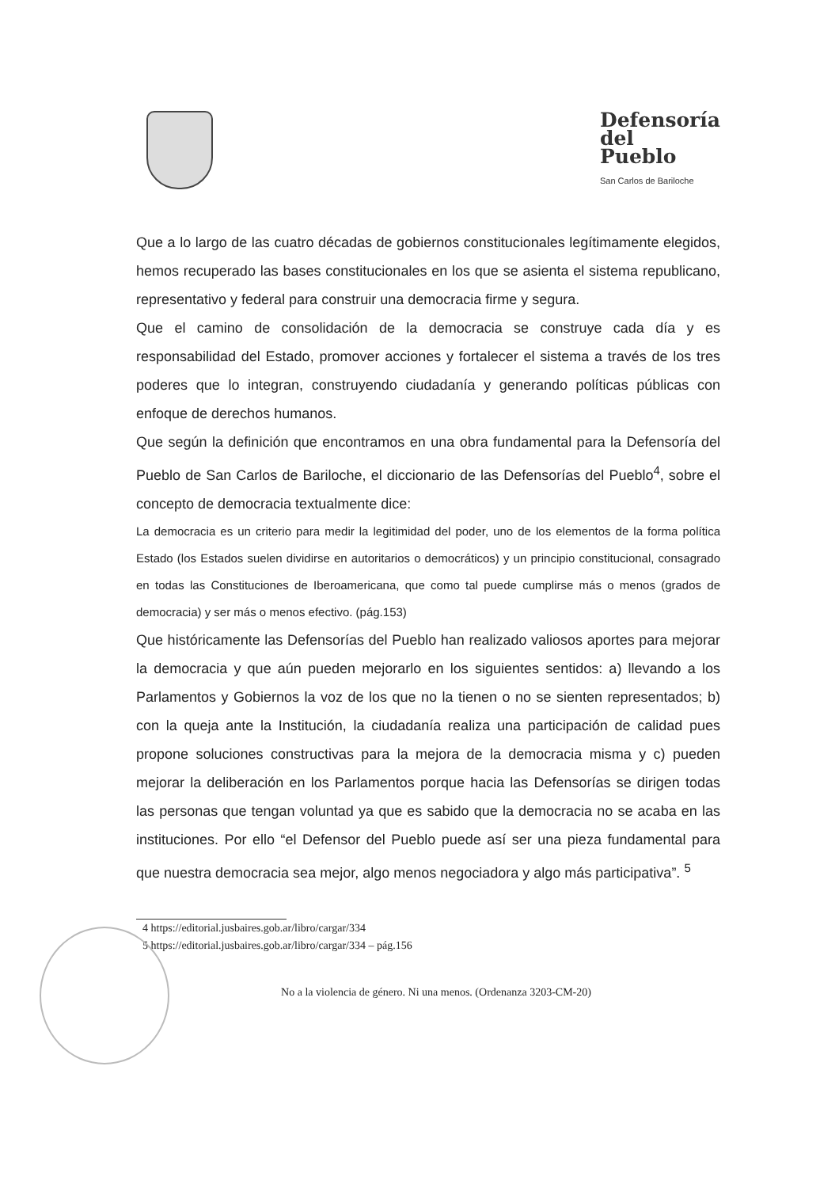Defensoría
del
Pueblo
San Carlos de Bariloche
Que a lo largo de las cuatro décadas de gobiernos constitucionales legítimamente elegidos, hemos recuperado las bases constitucionales en los que se asienta el sistema republicano, representativo y federal para construir una democracia firme y segura.
Que el camino de consolidación de la democracia se construye cada día y es responsabilidad del Estado, promover acciones y fortalecer el sistema a través de los tres poderes que lo integran, construyendo ciudadanía y generando políticas públicas con enfoque de derechos humanos.
Que según la definición que encontramos en una obra fundamental para la Defensoría del Pueblo de San Carlos de Bariloche, el diccionario de las Defensorías del Pueblo<sup>4</sup>, sobre el concepto de democracia textualmente dice:
La democracia es un criterio para medir la legitimidad del poder, uno de los elementos de la forma política Estado (los Estados suelen dividirse en autoritarios o democráticos) y un principio constitucional, consagrado en todas las Constituciones de Iberoamericana, que como tal puede cumplirse más o menos (grados de democracia) y ser más o menos efectivo. (pág.153)
Que históricamente las Defensorías del Pueblo han realizado valiosos aportes para mejorar la democracia y que aún pueden mejorarlo en los siguientes sentidos: a) llevando a los Parlamentos y Gobiernos la voz de los que no la tienen o no se sienten representados; b) con la queja ante la Institución, la ciudadanía realiza una participación de calidad pues propone soluciones constructivas para la mejora de la democracia misma y c) pueden mejorar la deliberación en los Parlamentos porque hacia las Defensorías se dirigen todas las personas que tengan voluntad ya que es sabido que la democracia no se acaba en las instituciones. Por ello “el Defensor del Pueblo puede así ser una pieza fundamental para que nuestra democracia sea mejor, algo menos negociadora y algo más participativa”. <sup>5</sup>
4 https://editorial.jusbaires.gob.ar/libro/cargar/334
5 https://editorial.jusbaires.gob.ar/libro/cargar/334 – pág.156
No a la violencia de género. Ni una menos. (Ordenanza 3203-CM-20)